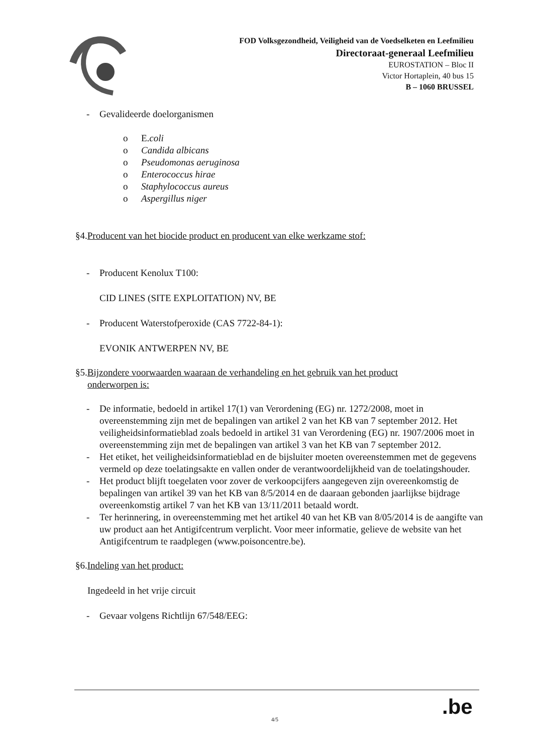FOD Volksgezondheid, Veiligheid van de Voedselketen en Leefmilieu
Directoraat-generaal Leefmilieu
EUROSTATION – Bloc II
Victor Hortaplein, 40 bus 15
B – 1060 BRUSSEL
- Gevalideerde doelorganismen
o E.coli
o Candida albicans
o Pseudomonas aeruginosa
o Enterococcus hirae
o Staphylococcus aureus
o Aspergillus niger
§4.Producent van het biocide product en producent van elke werkzame stof:
- Producent Kenolux T100:
CID LINES (SITE EXPLOITATION) NV, BE
- Producent Waterstofperoxide (CAS 7722-84-1):
EVONIK ANTWERPEN NV, BE
§5.Bijzondere voorwaarden waaraan de verhandeling en het gebruik van het product
onderworpen is:
- De informatie, bedoeld in artikel 17(1) van Verordening (EG) nr. 1272/2008, moet in overeenstemming zijn met de bepalingen van artikel 2 van het KB van 7 september 2012. Het veiligheidsinformatieblad zoals bedoeld in artikel 31 van Verordening (EG) nr. 1907/2006 moet in overeenstemming zijn met de bepalingen van artikel 3 van het KB van 7 september 2012.
- Het etiket, het veiligheidsinformatieblad en de bijsluiter moeten overeenstemmen met de gegevens vermeld op deze toelatingsakte en vallen onder de verantwoordelijkheid van de toelatingshouder.
- Het product blijft toegelaten voor zover de verkoopcijfers aangegeven zijn overeenkomstig de bepalingen van artikel 39 van het KB van 8/5/2014 en de daaraan gebonden jaarlijkse bijdrage overeenkomstig artikel 7 van het KB van 13/11/2011 betaald wordt.
- Ter herinnering, in overeenstemming met het artikel 40 van het KB van 8/05/2014 is de aangifte van uw product aan het Antigifcentrum verplicht. Voor meer informatie, gelieve de website van het Antigifcentrum te raadplegen (www.poisoncentre.be).
§6.Indeling van het product:
Ingedeeld in het vrije circuit
- Gevaar volgens Richtlijn 67/548/EEG:
.be
4/5